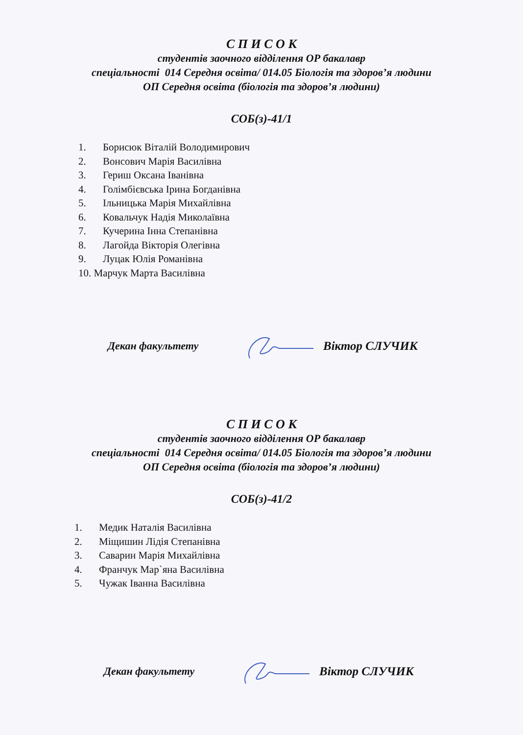С П И С О К
студентів заочного відділення ОР бакалавр
спеціальності 014 Середня освіта/ 014.05 Біологія та здоров’я людини
ОП Середня освіта (біологія та здоров’я людини)
СОБ(з)-41/1
1. Борисюк Віталій Володимирович
2. Вонсович Марія Василівна
3. Гериш Оксана Іванівна
4. Голімбієвська Ірина Богданівна
5. Ільницька Марія Михайлівна
6. Ковальчук Надія Миколаївна
7. Кучерина Інна Степанівна
8. Лагойда Вікторія Олегівна
9. Луцак Юлія Романівна
10. Марчук Марта Василівна
Декан факультету Віктор СЛУЧИК
С П И С О К
студентів заочного відділення ОР бакалавр
спеціальності 014 Середня освіта/ 014.05 Біологія та здоров’я людини
ОП Середня освіта (біологія та здоров’я людини)
СОБ(з)-41/2
1. Медик Наталія Василівна
2. Міщишин Лідія Степанівна
3. Саварин Марія Михайлівна
4. Франчук Мар`яна Василівна
5. Чужак Іванна Василівна
Декан факультету Віктор СЛУЧИК